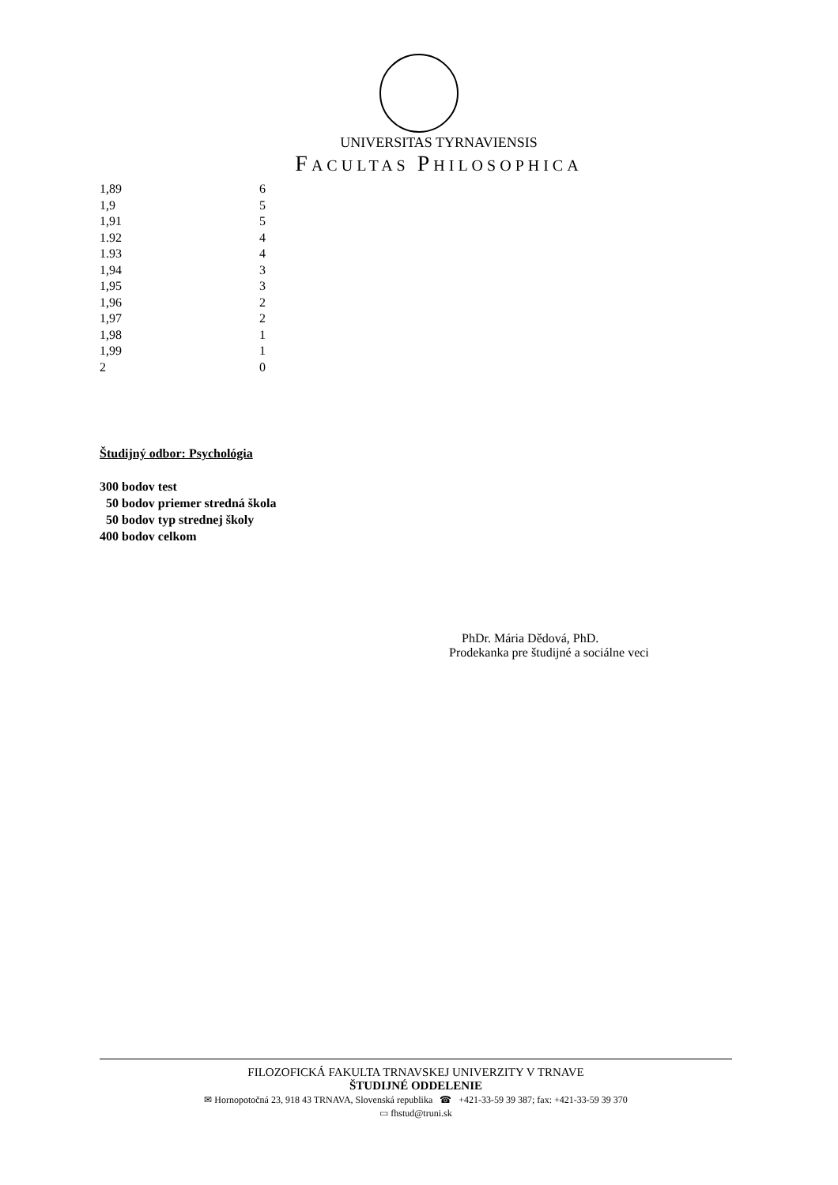UNIVERSITAS TYRNAVIENSIS
FACULTAS PHILOSOPHICA
| 1,89 | 6 |
| 1,9 | 5 |
| 1,91 | 5 |
| 1.92 | 4 |
| 1.93 | 4 |
| 1,94 | 3 |
| 1,95 | 3 |
| 1,96 | 2 |
| 1,97 | 2 |
| 1,98 | 1 |
| 1,99 | 1 |
| 2 | 0 |
Študijný odbor: Psychológia
300 bodov test
50 bodov priemer stredná škola
50 bodov typ strednej školy
400 bodov celkom
PhDr. Mária Dědová, PhD.
Prodekanka pre študijné a sociálne veci
FILOZOFICKÁ FAKULTA TRNAVSKEJ UNIVERZITY V TRNAVE
ŠTUDIJNÉ ODDELENIE
✉ Hornopotočná 23, 918 43 TRNAVA, Slovenská republika ☎ +421-33-59 39 387; fax: +421-33-59 39 370
▭ fhstud@truni.sk